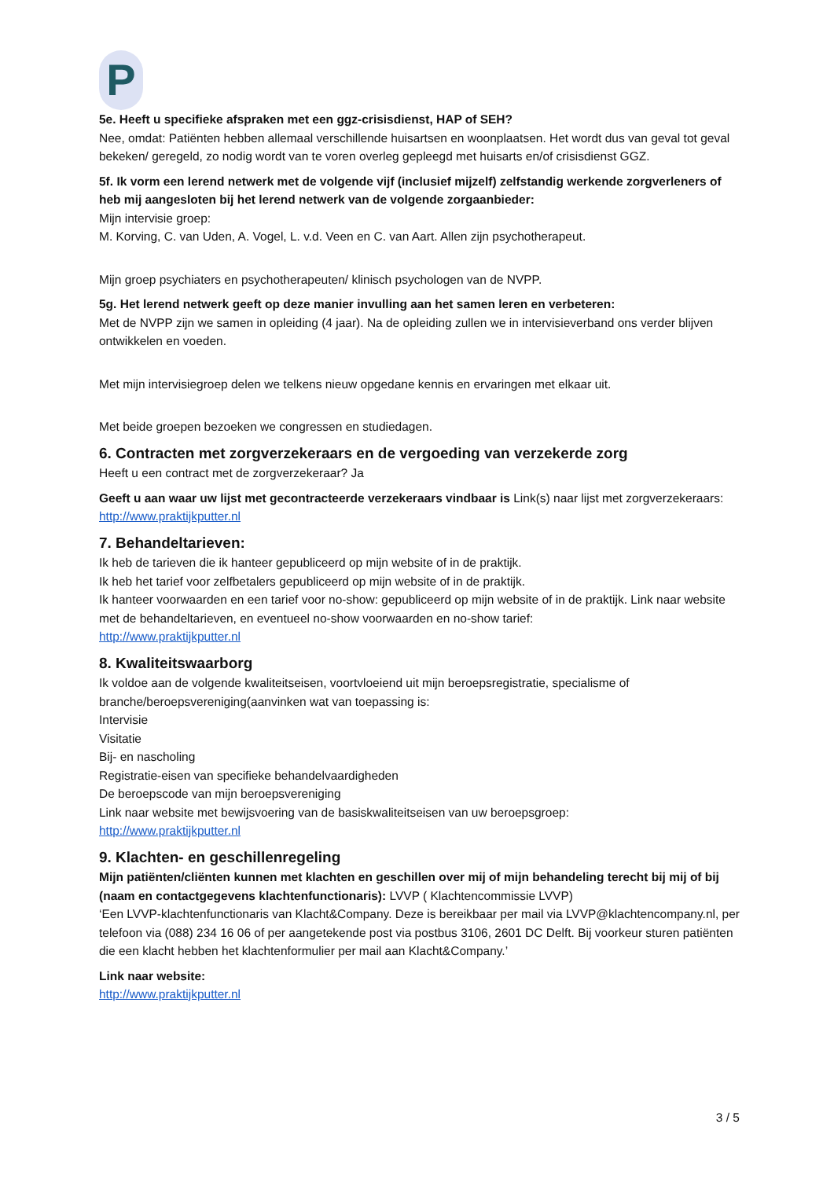P
5e. Heeft u specifieke afspraken met een ggz-crisisdienst, HAP of SEH?
Nee, omdat: Patiënten hebben allemaal verschillende huisartsen en woonplaatsen. Het wordt dus van geval tot geval bekeken/ geregeld, zo nodig wordt van te voren overleg gepleegd met huisarts en/of crisisdienst GGZ.
5f. Ik vorm een lerend netwerk met de volgende vijf (inclusief mijzelf) zelfstandig werkende zorgverleners of heb mij aangesloten bij het lerend netwerk van de volgende zorgaanbieder:
Mijn intervisie groep:
M. Korving, C. van Uden, A. Vogel, L. v.d. Veen en C. van Aart. Allen zijn psychotherapeut.
Mijn groep psychiaters en psychotherapeuten/ klinisch psychologen van de NVPP.
5g. Het lerend netwerk geeft op deze manier invulling aan het samen leren en verbeteren:
Met de NVPP zijn we samen in opleiding (4 jaar). Na de opleiding zullen we in intervisieverband ons verder blijven ontwikkelen en voeden.
Met mijn intervisiegroep delen we telkens nieuw opgedane kennis en ervaringen met elkaar uit.
Met beide groepen bezoeken we congressen en studiedagen.
6. Contracten met zorgverzekeraars en de vergoeding van verzekerde zorg
Heeft u een contract met de zorgverzekeraar? Ja
Geeft u aan waar uw lijst met gecontracteerde verzekeraars vindbaar is Link(s) naar lijst met zorgverzekeraars: http://www.praktijkputter.nl
7. Behandeltarieven:
Ik heb de tarieven die ik hanteer gepubliceerd op mijn website of in de praktijk.
Ik heb het tarief voor zelfbetalers gepubliceerd op mijn website of in de praktijk.
Ik hanteer voorwaarden en een tarief voor no-show: gepubliceerd op mijn website of in de praktijk. Link naar website met de behandeltarieven, en eventueel no-show voorwaarden en no-show tarief:
http://www.praktijkputter.nl
8. Kwaliteitswaarborg
Ik voldoe aan de volgende kwaliteitseisen, voortvloeiend uit mijn beroepsregistratie, specialisme of branche/beroepsvereniging(aanvinken wat van toepassing is:
Intervisie
Visitatie
Bij- en nascholing
Registratie-eisen van specifieke behandelvaardigheden
De beroepscode van mijn beroepsvereniging
Link naar website met bewijsvoering van de basiskwaliteitseisen van uw beroepsgroep:
http://www.praktijkputter.nl
9. Klachten- en geschillenregeling
Mijn patiënten/cliënten kunnen met klachten en geschillen over mij of mijn behandeling terecht bij mij of bij (naam en contactgegevens klachtenfunctionaris): LVVP ( Klachtencommissie LVVP)
‘Een LVVP-klachtenfunctionaris van Klacht&Company. Deze is bereikbaar per mail via LVVP@klachtencompany.nl, per telefoon via (088) 234 16 06 of per aangetekende post via postbus 3106, 2601 DC Delft. Bij voorkeur sturen patiënten die een klacht hebben het klachtenformulier per mail aan Klacht&Company.’
Link naar website:
http://www.praktijkputter.nl
3 / 5